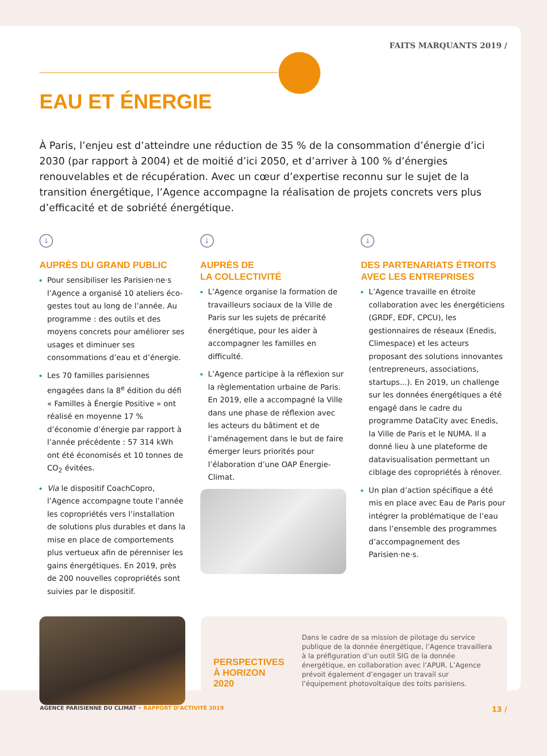FAITS MARQUANTS 2019 /
EAU ET ÉNERGIE
À Paris, l’enjeu est d’atteindre une réduction de 35 % de la consommation d’énergie d’ici 2030 (par rapport à 2004) et de moitié d’ici 2050, et d’arriver à 100 % d’énergies renouvelables et de récupération. Avec un cœur d’expertise reconnu sur le sujet de la transition énergétique, l’Agence accompagne la réalisation de projets concrets vers plus d’efficacité et de sobriété énergétique.
↓
AUPRÈS DU GRAND PUBLIC
Pour sensibiliser les Parisien·ne·s l’Agence a organisé 10 ateliers éco-gestes tout au long de l’année. Au programme : des outils et des moyens concrets pour améliorer ses usages et diminuer ses consommations d’eau et d’énergie.
Les 70 familles parisiennes engagées dans la 8<sup>e</sup> édition du défi « Familles à Énergie Positive » ont réalisé en moyenne 17 % d’économie d’énergie par rapport à l’année précédente : 57 314 kWh ont été économisés et 10 tonnes de CO<sub>2</sub> évitées.
Via le dispositif CoachCopro, l’Agence accompagne toute l’année les copropriétés vers l’installation de solutions plus durables et dans la mise en place de comportements plus vertueux afin de pérenniser les gains énergétiques. En 2019, près de 200 nouvelles copropriétés sont suivies par le dispositif.
↓
AUPRÈS DE
LA COLLECTIVITÉ
L’Agence organise la formation de travailleurs sociaux de la Ville de Paris sur les sujets de précarité énergétique, pour les aider à accompagner les familles en difficulté.
L’Agence participe à la réflexion sur la règlementation urbaine de Paris. En 2019, elle a accompagné la Ville dans une phase de réflexion avec les acteurs du bâtiment et de l’aménagement dans le but de faire émerger leurs priorités pour l’élaboration d’une OAP Énergie-Climat.
↓
DES PARTENARIATS ÉTROITS AVEC LES ENTREPRISES
L’Agence travaille en étroite collaboration avec les énergéticiens (GRDF, EDF, CPCU), les gestionnaires de réseaux (Enedis, Climespace) et les acteurs proposant des solutions innovantes (entrepreneurs, associations, startups...). En 2019, un challenge sur les données énergétiques a été engagé dans le cadre du programme DataCity avec Enedis, la Ville de Paris et le NUMA. Il a donné lieu à une plateforme de datavisualisation permettant un ciblage des copropriétés à rénover.
Un plan d’action spécifique a été mis en place avec Eau de Paris pour intégrer la problématique de l’eau dans l’ensemble des programmes d’accompagnement des Parisien·ne·s.
PERSPECTIVES À HORIZON 2020
Dans le cadre de sa mission de pilotage du service publique de la donnée énergétique, l’Agence travaillera à la préfiguration d’un outil SIG de la donnée énergétique, en collaboration avec l’APUR. L’Agence prévoit également d’engager un travail sur l’équipement photovoltaïque des toits parisiens.
AGENCE PARISIENNE DU CLIMAT • RAPPORT D’ACTIVITÉ 2019 13 /